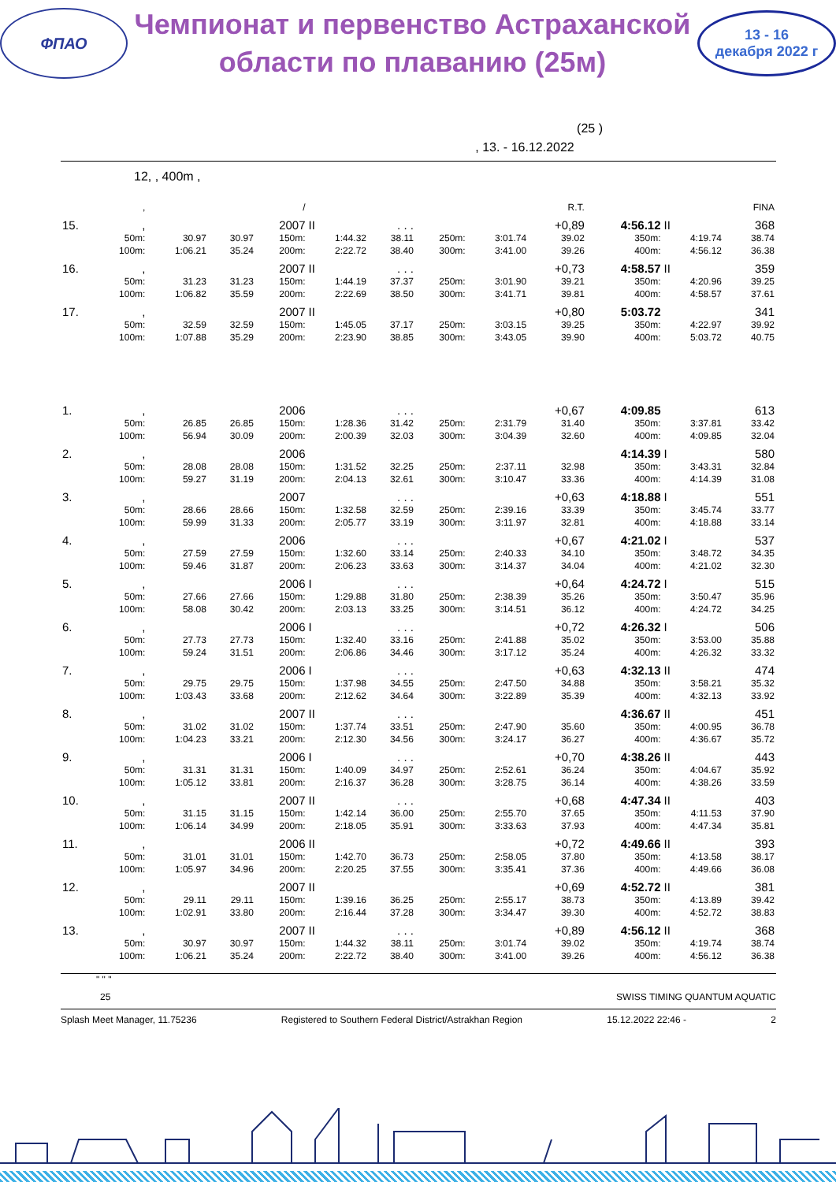ФПАО
Чемпионат и первенство Астраханской
области по плаванию (25м)
13 - 16
декабря 2022 г
(25 )
, 13. - 16.12.2022
12, , 400m ,
| | , | | | / | | | | | R.T. | | | | FINA |
| 15. | , | | | 2007 | II | . . . | | | +0,89 | 4:56.12 | II | | 368 |
| | 50m: | 30.97 | 30.97 | 150m: | 1:44.32 | 38.11 | 250m: | 3:01.74 | 39.02 | 350m: | 4:19.74 | | 38.74 |
| | 100m: | 1:06.21 | 35.24 | 200m: | 2:22.72 | 38.40 | 300m: | 3:41.00 | 39.26 | 400m: | 4:56.12 | | 36.38 |
| 16. | , | | | 2007 | II | . . . | | | +0,73 | 4:58.57 | II | | 359 |
| | 50m: | 31.23 | 31.23 | 150m: | 1:44.19 | 37.37 | 250m: | 3:01.90 | 39.21 | 350m: | 4:20.96 | | 39.25 |
| | 100m: | 1:06.82 | 35.59 | 200m: | 2:22.69 | 38.50 | 300m: | 3:41.71 | 39.81 | 400m: | 4:58.57 | | 37.61 |
| 17. | , | | | 2007 | II | | | | +0,80 | 5:03.72 | | | 341 |
| | 50m: | 32.59 | 32.59 | 150m: | 1:45.05 | 37.17 | 250m: | 3:03.15 | 39.25 | 350m: | 4:22.97 | | 39.92 |
| | 100m: | 1:07.88 | 35.29 | 200m: | 2:23.90 | 38.85 | 300m: | 3:43.05 | 39.90 | 400m: | 5:03.72 | | 40.75 |
| 1. | , | | | 2006 | | . . . | | | +0,67 | 4:09.85 | | | 613 |
| | 50m: | 26.85 | 26.85 | 150m: | 1:28.36 | 31.42 | 250m: | 2:31.79 | 31.40 | 350m: | 3:37.81 | | 33.42 |
| | 100m: | 56.94 | 30.09 | 200m: | 2:00.39 | 32.03 | 300m: | 3:04.39 | 32.60 | 400m: | 4:09.85 | | 32.04 |
| 2. | , | | | 2006 | | | | | | 4:14.39 | I | | 580 |
| | 50m: | 28.08 | 28.08 | 150m: | 1:31.52 | 32.25 | 250m: | 2:37.11 | 32.98 | 350m: | 3:43.31 | | 32.84 |
| | 100m: | 59.27 | 31.19 | 200m: | 2:04.13 | 32.61 | 300m: | 3:10.47 | 33.36 | 400m: | 4:14.39 | | 31.08 |
| 3. | , | | | 2007 | | . . . | | | +0,63 | 4:18.88 | I | | 551 |
| | 50m: | 28.66 | 28.66 | 150m: | 1:32.58 | 32.59 | 250m: | 2:39.16 | 33.39 | 350m: | 3:45.74 | | 33.77 |
| | 100m: | 59.99 | 31.33 | 200m: | 2:05.77 | 33.19 | 300m: | 3:11.97 | 32.81 | 400m: | 4:18.88 | | 33.14 |
| 4. | , | | | 2006 | | . . . | | | +0,67 | 4:21.02 | I | | 537 |
| | 50m: | 27.59 | 27.59 | 150m: | 1:32.60 | 33.14 | 250m: | 2:40.33 | 34.10 | 350m: | 3:48.72 | | 34.35 |
| | 100m: | 59.46 | 31.87 | 200m: | 2:06.23 | 33.63 | 300m: | 3:14.37 | 34.04 | 400m: | 4:21.02 | | 32.30 |
| 5. | , | | | 2006 | I | . . . | | | +0,64 | 4:24.72 | I | | 515 |
| | 50m: | 27.66 | 27.66 | 150m: | 1:29.88 | 31.80 | 250m: | 2:38.39 | 35.26 | 350m: | 3:50.47 | | 35.96 |
| | 100m: | 58.08 | 30.42 | 200m: | 2:03.13 | 33.25 | 300m: | 3:14.51 | 36.12 | 400m: | 4:24.72 | | 34.25 |
| 6. | , | | | 2006 | I | . . . | | | +0,72 | 4:26.32 | I | | 506 |
| | 50m: | 27.73 | 27.73 | 150m: | 1:32.40 | 33.16 | 250m: | 2:41.88 | 35.02 | 350m: | 3:53.00 | | 35.88 |
| | 100m: | 59.24 | 31.51 | 200m: | 2:06.86 | 34.46 | 300m: | 3:17.12 | 35.24 | 400m: | 4:26.32 | | 33.32 |
| 7. | , | | | 2006 | I | . . . | | | +0,63 | 4:32.13 | II | | 474 |
| | 50m: | 29.75 | 29.75 | 150m: | 1:37.98 | 34.55 | 250m: | 2:47.50 | 34.88 | 350m: | 3:58.21 | | 35.32 |
| | 100m: | 1:03.43 | 33.68 | 200m: | 2:12.62 | 34.64 | 300m: | 3:22.89 | 35.39 | 400m: | 4:32.13 | | 33.92 |
| 8. | , | | | 2007 | II | . . . | | | | 4:36.67 | II | | 451 |
| | 50m: | 31.02 | 31.02 | 150m: | 1:37.74 | 33.51 | 250m: | 2:47.90 | 35.60 | 350m: | 4:00.95 | | 36.78 |
| | 100m: | 1:04.23 | 33.21 | 200m: | 2:12.30 | 34.56 | 300m: | 3:24.17 | 36.27 | 400m: | 4:36.67 | | 35.72 |
| 9. | , | | | 2006 | I | . . . | | | +0,70 | 4:38.26 | II | | 443 |
| | 50m: | 31.31 | 31.31 | 150m: | 1:40.09 | 34.97 | 250m: | 2:52.61 | 36.24 | 350m: | 4:04.67 | | 35.92 |
| | 100m: | 1:05.12 | 33.81 | 200m: | 2:16.37 | 36.28 | 300m: | 3:28.75 | 36.14 | 400m: | 4:38.26 | | 33.59 |
| 10. | , | | | 2007 | II | . . . | | | +0,68 | 4:47.34 | II | | 403 |
| | 50m: | 31.15 | 31.15 | 150m: | 1:42.14 | 36.00 | 250m: | 2:55.70 | 37.65 | 350m: | 4:11.53 | | 37.90 |
| | 100m: | 1:06.14 | 34.99 | 200m: | 2:18.05 | 35.91 | 300m: | 3:33.63 | 37.93 | 400m: | 4:47.34 | | 35.81 |
| 11. | , | | | 2006 | II | | | | +0,72 | 4:49.66 | II | | 393 |
| | 50m: | 31.01 | 31.01 | 150m: | 1:42.70 | 36.73 | 250m: | 2:58.05 | 37.80 | 350m: | 4:13.58 | | 38.17 |
| | 100m: | 1:05.97 | 34.96 | 200m: | 2:20.25 | 37.55 | 300m: | 3:35.41 | 37.36 | 400m: | 4:49.66 | | 36.08 |
| 12. | , | | | 2007 | II | | | | +0,69 | 4:52.72 | II | | 381 |
| | 50m: | 29.11 | 29.11 | 150m: | 1:39.16 | 36.25 | 250m: | 2:55.17 | 38.73 | 350m: | 4:13.89 | | 39.42 |
| | 100m: | 1:02.91 | 33.80 | 200m: | 2:16.44 | 37.28 | 300m: | 3:34.47 | 39.30 | 400m: | 4:52.72 | | 38.83 |
| 13. | , | | | 2007 | II | . . . | | | +0,89 | 4:56.12 | II | | 368 |
| | 50m: | 30.97 | 30.97 | 150m: | 1:44.32 | 38.11 | 250m: | 3:01.74 | 39.02 | 350m: | 4:19.74 | | 38.74 |
| | 100m: | 1:06.21 | 35.24 | 200m: | 2:22.72 | 38.40 | 300m: | 3:41.00 | 39.26 | 400m: | 4:56.12 | | 36.38 |
" " "
25 SWISS TIMING QUANTUM AQUATIC
Splash Meet Manager, 11.75236 Registered to Southern Federal District/Astrakhan Region 15.12.2022 22:46 - 2